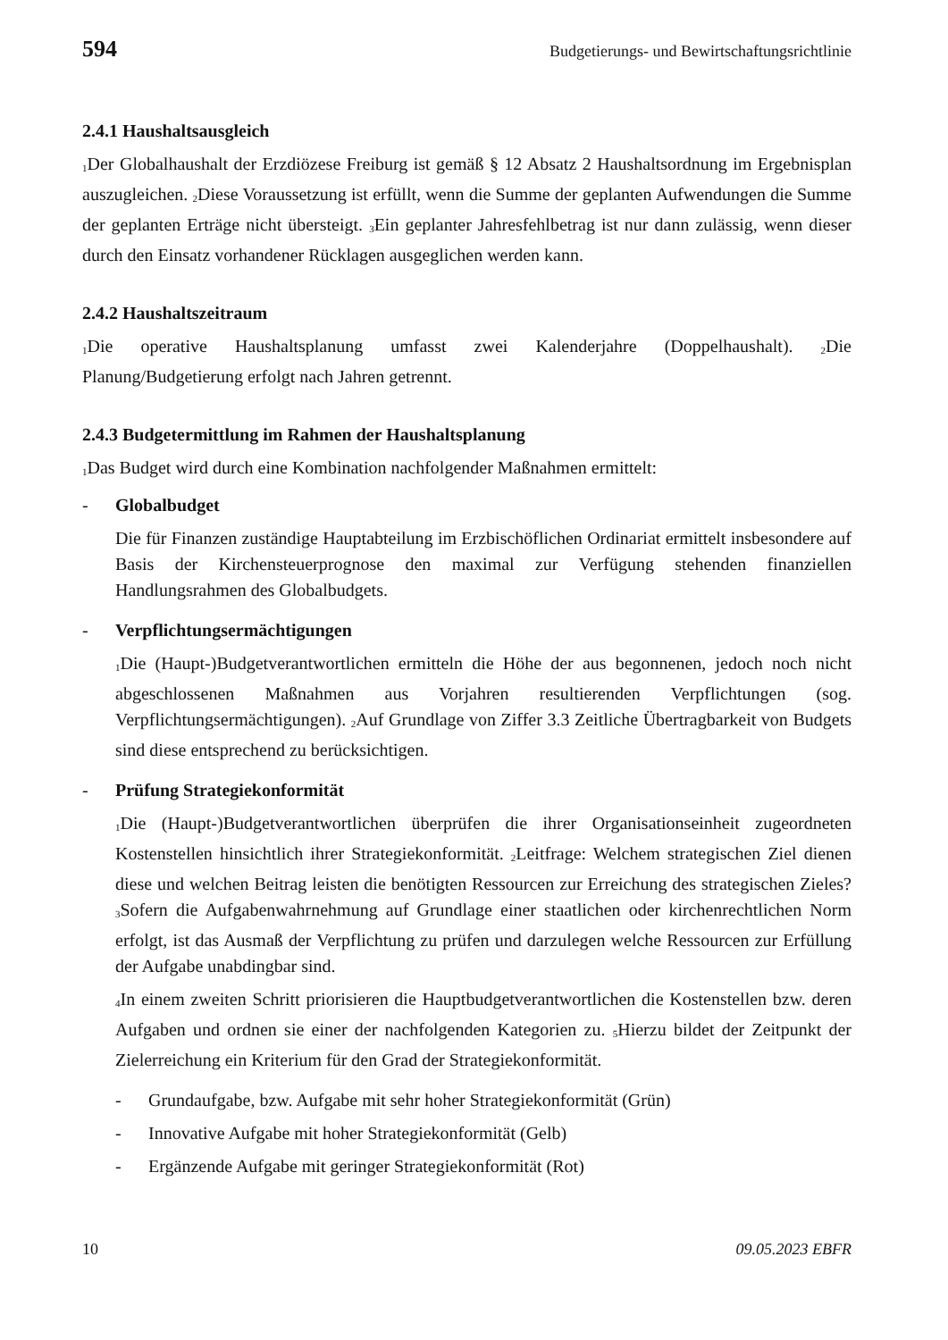594 Budgetierungs- und Bewirtschaftungsrichtlinie
2.4.1 Haushaltsausgleich
<sub>1</sub>Der Globalhaushalt der Erzdiözese Freiburg ist gemäß § 12 Absatz 2 Haushaltsordnung im Ergebnisplan auszugleichen. <sub>2</sub>Diese Voraussetzung ist erfüllt, wenn die Summe der geplanten Aufwendungen die Summe der geplanten Erträge nicht übersteigt. <sub>3</sub>Ein geplanter Jahresfehlbetrag ist nur dann zulässig, wenn dieser durch den Einsatz vorhandener Rücklagen ausgeglichen werden kann.
2.4.2 Haushaltszeitraum
<sub>1</sub>Die operative Haushaltsplanung umfasst zwei Kalenderjahre (Doppelhaushalt). <sub>2</sub>Die Planung/Budgetierung erfolgt nach Jahren getrennt.
2.4.3 Budgetermittlung im Rahmen der Haushaltsplanung
<sub>1</sub>Das Budget wird durch eine Kombination nachfolgender Maßnahmen ermittelt:
- Globalbudget
Die für Finanzen zuständige Hauptabteilung im Erzbischöflichen Ordinariat ermittelt insbesondere auf Basis der Kirchensteuerprognose den maximal zur Verfügung stehenden finanziellen Handlungsrahmen des Globalbudgets.
- Verpflichtungsermächtigungen
<sub>1</sub>Die (Haupt-)Budgetverantwortlichen ermitteln die Höhe der aus begonnenen, jedoch noch nicht abgeschlossenen Maßnahmen aus Vorjahren resultierenden Verpflichtungen (sog. Verpflichtungsermächtigungen). <sub>2</sub>Auf Grundlage von Ziffer 3.3 Zeitliche Übertragbarkeit von Budgets sind diese entsprechend zu berücksichtigen.
- Prüfung Strategiekonformität
<sub>1</sub>Die (Haupt-)Budgetverantwortlichen überprüfen die ihrer Organisationseinheit zugeordneten Kostenstellen hinsichtlich ihrer Strategiekonformität. <sub>2</sub>Leitfrage: Welchem strategischen Ziel dienen diese und welchen Beitrag leisten die benötigten Ressourcen zur Erreichung des strategischen Zieles? <sub>3</sub>Sofern die Aufgabenwahrnehmung auf Grundlage einer staatlichen oder kirchenrechtlichen Norm erfolgt, ist das Ausmaß der Verpflichtung zu prüfen und darzulegen welche Ressourcen zur Erfüllung der Aufgabe unabdingbar sind.
<sub>4</sub>In einem zweiten Schritt priorisieren die Hauptbudgetverantwortlichen die Kostenstellen bzw. deren Aufgaben und ordnen sie einer der nachfolgenden Kategorien zu. <sub>5</sub>Hierzu bildet der Zeitpunkt der Zielerreichung ein Kriterium für den Grad der Strategiekonformität.
- Grundaufgabe, bzw. Aufgabe mit sehr hoher Strategiekonformität (Grün)
- Innovative Aufgabe mit hoher Strategiekonformität (Gelb)
- Ergänzende Aufgabe mit geringer Strategiekonformität (Rot)
10 09.05.2023 EBFR